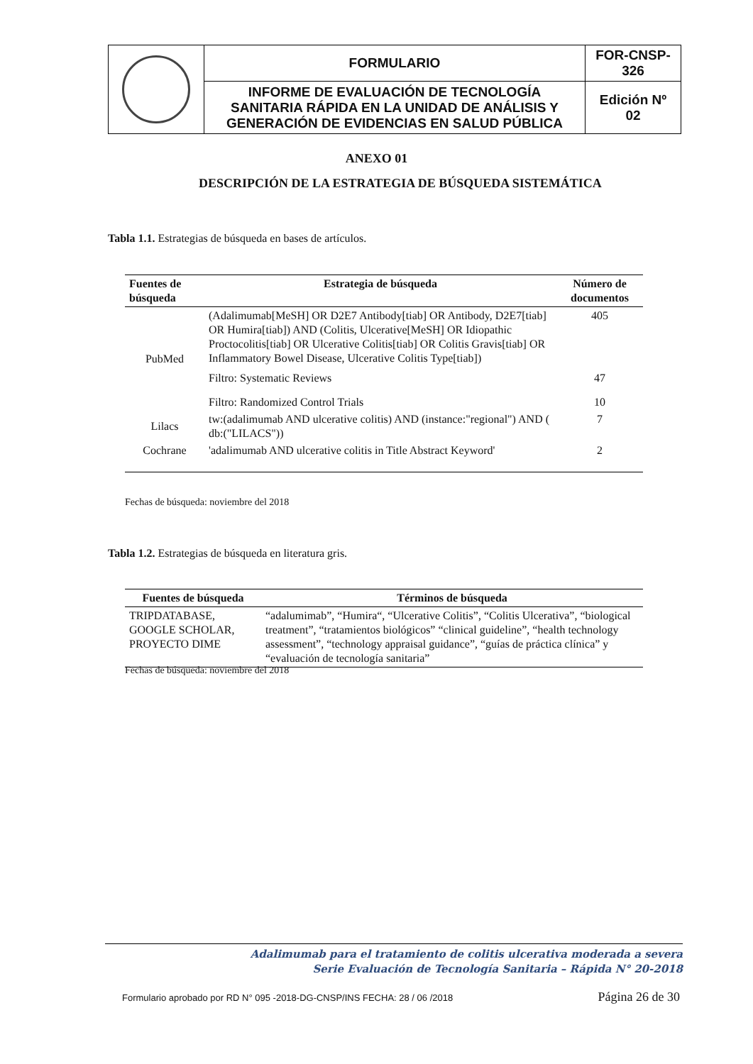| | FORMULARIO | FOR-CNSP- 326 |
| | INFORME DE EVALUACIÓN DE TECNOLOGÍA SANITARIA RÁPIDA EN LA UNIDAD DE ANÁLISIS Y GENERACIÓN DE EVIDENCIAS EN SALUD PÚBLICA | Edición Nº 02 |
ANEXO 01
DESCRIPCIÓN DE LA ESTRATEGIA DE BÚSQUEDA SISTEMÁTICA
Tabla 1.1. Estrategias de búsqueda en bases de artículos.
| Fuentes de búsqueda | Estrategia de búsqueda | Número de documentos |
| --- | --- | --- |
| PubMed | (Adalimumab[MeSH] OR D2E7 Antibody[tiab] OR Antibody, D2E7[tiab] OR Humira[tiab]) AND (Colitis, Ulcerative[MeSH] OR Idiopathic Proctocolitis[tiab] OR Ulcerative Colitis[tiab] OR Colitis Gravis[tiab] OR Inflammatory Bowel Disease, Ulcerative Colitis Type[tiab]) | 405 |
| | Filtro: Systematic Reviews | 47 |
| | Filtro: Randomized Control Trials | 10 |
| Lilacs | tw:(adalimumab AND ulcerative colitis) AND (instance:"regional") AND ( db:("LILACS")) | 7 |
| Cochrane | 'adalimumab AND ulcerative colitis in Title Abstract Keyword' | 2 |
Fechas de búsqueda: noviembre del 2018
Tabla 1.2. Estrategias de búsqueda en literatura gris.
| Fuentes de búsqueda | Términos de búsqueda |
| --- | --- |
| TRIPDATABASE, GOOGLE SCHOLAR, PROYECTO DIME | “adalumimab”, “Humira“, “Ulcerative Colitis”, “Colitis Ulcerativa”, “biological treatment”, “tratamientos biológicos” “clinical guideline”, “health technology assessment”, “technology appraisal guidance”, “guías de práctica clínica” y “evaluación de tecnología sanitaria” |
Fechas de búsqueda: noviembre del 2018
Adalimumab para el tratamiento de colitis ulcerativa moderada a severa
Serie Evaluación de Tecnología Sanitaria – Rápida N° 20-2018
Formulario aprobado por RD N° 095 -2018-DG-CNSP/INS FECHA: 28 / 06 /2018 Página 26 de 30